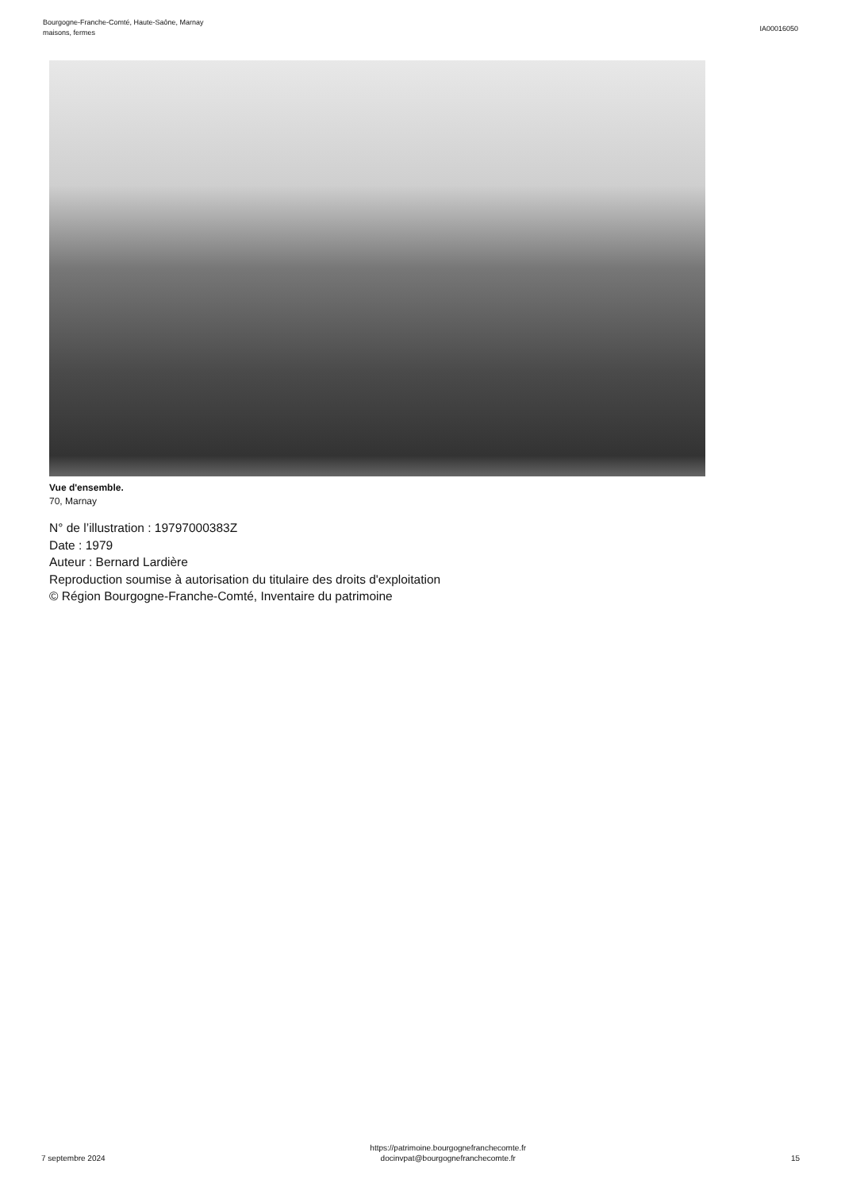Bourgogne-Franche-Comté, Haute-Saône, Marnay
maisons, fermes
IA00016050
Vue d'ensemble.
70, Marnay
N° de l’illustration : 19797000383Z
Date : 1979
Auteur : Bernard Lardière
Reproduction soumise à autorisation du titulaire des droits d'exploitation
© Région Bourgogne-Franche-Comté, Inventaire du patrimoine
7 septembre 2024
https://patrimoine.bourgognefranchecomte.fr
docinvpat@bourgognefranchecomte.fr
15